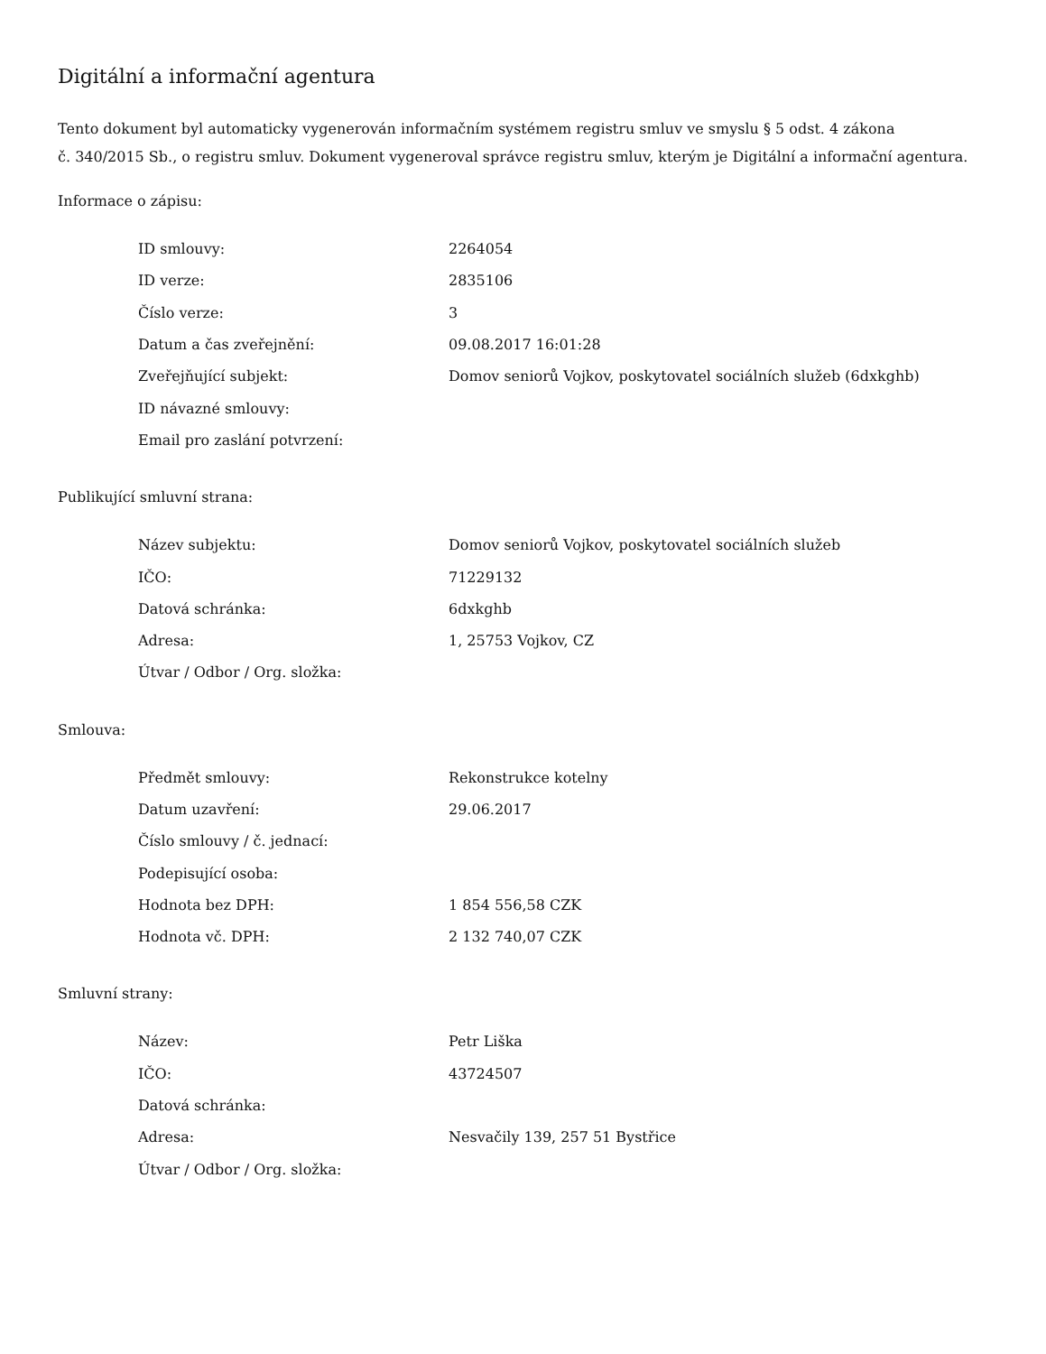Digitální a informační agentura
Tento dokument byl automaticky vygenerován informačním systémem registru smluv ve smyslu § 5 odst. 4 zákona
č. 340/2015 Sb., o registru smluv. Dokument vygeneroval správce registru smluv, kterým je Digitální a informační agentura.
Informace o zápisu:
| ID smlouvy: | 2264054 |
| ID verze: | 2835106 |
| Číslo verze: | 3 |
| Datum a čas zveřejnění: | 09.08.2017 16:01:28 |
| Zveřejňující subjekt: | Domov seniorů Vojkov, poskytovatel sociálních služeb (6dxkghb) |
| ID návazné smlouvy: | |
| Email pro zaslání potvrzení: | |
Publikující smluvní strana:
| Název subjektu: | Domov seniorů Vojkov, poskytovatel sociálních služeb |
| IČO: | 71229132 |
| Datová schránka: | 6dxkghb |
| Adresa: | 1, 25753 Vojkov, CZ |
| Útvar / Odbor / Org. složka: | |
Smlouva:
| Předmět smlouvy: | Rekonstrukce kotelny |
| Datum uzavření: | 29.06.2017 |
| Číslo smlouvy / č. jednací: | |
| Podepisující osoba: | |
| Hodnota bez DPH: | 1 854 556,58 CZK |
| Hodnota vč. DPH: | 2 132 740,07 CZK |
Smluvní strany:
| Název: | Petr Liška |
| IČO: | 43724507 |
| Datová schránka: | |
| Adresa: | Nesvačily 139, 257 51 Bystřice |
| Útvar / Odbor / Org. složka: | |